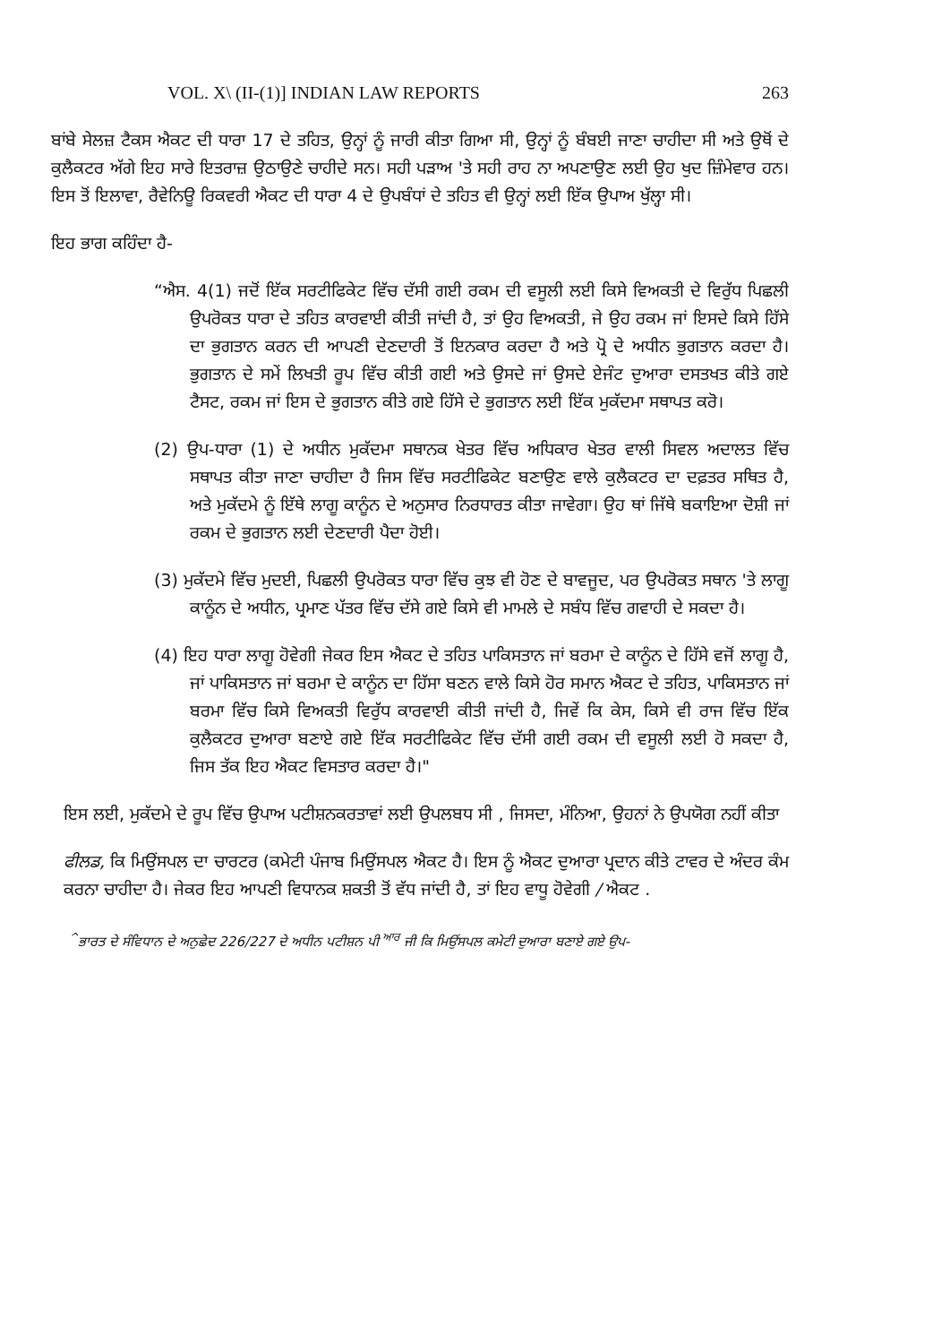VOL. X\ (II-(1)] INDIAN LAW REPORTS 263
ਬਾਂਬੇ ਸੇਲਜ਼ ਟੈਕਸ ਐਕਟ ਦੀ ਧਾਰਾ 17 ਦੇ ਤਹਿਤ, ਉਨ੍ਹਾਂ ਨੂੰ ਜਾਰੀ ਕੀਤਾ ਗਿਆ ਸੀ, ਉਨ੍ਹਾਂ ਨੂੰ ਬੰਬਈ ਜਾਣਾ ਚਾਹੀਦਾ ਸੀ ਅਤੇ ਉਥੋਂ ਦੇ ਕੁਲੈਕਟਰ ਅੱਗੇ ਇਹ ਸਾਰੇ ਇਤਰਾਜ਼ ਉਠਾਉਣੇ ਚਾਹੀਦੇ ਸਨ। ਸਹੀ ਪੜਾਅ 'ਤੇ ਸਹੀ ਰਾਹ ਨਾ ਅਪਣਾਉਣ ਲਈ ਉਹ ਖੁਦ ਜ਼ਿੰਮੇਵਾਰ ਹਨ। ਇਸ ਤੋਂ ਇਲਾਵਾ, ਰੈਵੇਨਿਊ ਰਿਕਵਰੀ ਐਕਟ ਦੀ ਧਾਰਾ 4 ਦੇ ਉਪਬੰਧਾਂ ਦੇ ਤਹਿਤ ਵੀ ਉਨ੍ਹਾਂ ਲਈ ਇੱਕ ਉਪਾਅ ਖੁੱਲ੍ਹਾ ਸੀ।
ਇਹ ਭਾਗ ਕਹਿੰਦਾ ਹੈ-
“ਐਸ. 4(1) ਜਦੋਂ ਇੱਕ ਸਰਟੀਫਿਕੇਟ ਵਿੱਚ ਦੱਸੀ ਗਈ ਰਕਮ ਦੀ ਵਸੂਲੀ ਲਈ ਕਿਸੇ ਵਿਅਕਤੀ ਦੇ ਵਿਰੁੱਧ ਪਿਛਲੀ ਉਪਰੋਕਤ ਧਾਰਾ ਦੇ ਤਹਿਤ ਕਾਰਵਾਈ ਕੀਤੀ ਜਾਂਦੀ ਹੈ, ਤਾਂ ਉਹ ਵਿਅਕਤੀ, ਜੇ ਉਹ ਰਕਮ ਜਾਂ ਇਸਦੇ ਕਿਸੇ ਹਿੱਸੇ ਦਾ ਭੁਗਤਾਨ ਕਰਨ ਦੀ ਆਪਣੀ ਦੇਣਦਾਰੀ ਤੋਂ ਇਨਕਾਰ ਕਰਦਾ ਹੈ ਅਤੇ ਪ੍ਰੋ ਦੇ ਅਧੀਨ ਭੁਗਤਾਨ ਕਰਦਾ ਹੈ। ਭੁਗਤਾਨ ਦੇ ਸਮੇਂ ਲਿਖਤੀ ਰੂਪ ਵਿੱਚ ਕੀਤੀ ਗਈ ਅਤੇ ਉਸਦੇ ਜਾਂ ਉਸਦੇ ਏਜੰਟ ਦੁਆਰਾ ਦਸਤਖਤ ਕੀਤੇ ਗਏ ਟੈਸਟ, ਰਕਮ ਜਾਂ ਇਸ ਦੇ ਭੁਗਤਾਨ ਕੀਤੇ ਗਏ ਹਿੱਸੇ ਦੇ ਭੁਗਤਾਨ ਲਈ ਇੱਕ ਮੁਕੱਦਮਾ ਸਥਾਪਤ ਕਰੋ।
(2) ਉਪ-ਧਾਰਾ (1) ਦੇ ਅਧੀਨ ਮੁਕੱਦਮਾ ਸਥਾਨਕ ਖੇਤਰ ਵਿੱਚ ਅਧਿਕਾਰ ਖੇਤਰ ਵਾਲੀ ਸਿਵਲ ਅਦਾਲਤ ਵਿੱਚ ਸਥਾਪਤ ਕੀਤਾ ਜਾਣਾ ਚਾਹੀਦਾ ਹੈ ਜਿਸ ਵਿੱਚ ਸਰਟੀਫਿਕੇਟ ਬਣਾਉਣ ਵਾਲੇ ਕੁਲੈਕਟਰ ਦਾ ਦਫ਼ਤਰ ਸਥਿਤ ਹੈ, ਅਤੇ ਮੁਕੱਦਮੇ ਨੂੰ ਇੱਥੇ ਲਾਗੂ ਕਾਨੂੰਨ ਦੇ ਅਨੁਸਾਰ ਨਿਰਧਾਰਤ ਕੀਤਾ ਜਾਵੇਗਾ। ਉਹ ਥਾਂ ਜਿੱਥੇ ਬਕਾਇਆ ਦੋਸ਼ੀ ਜਾਂ ਰਕਮ ਦੇ ਭੁਗਤਾਨ ਲਈ ਦੇਣਦਾਰੀ ਪੈਦਾ ਹੋਈ।
(3) ਮੁਕੱਦਮੇ ਵਿੱਚ ਮੁਦਈ, ਪਿਛਲੀ ਉਪਰੋਕਤ ਧਾਰਾ ਵਿੱਚ ਕੁਝ ਵੀ ਹੋਣ ਦੇ ਬਾਵਜੂਦ, ਪਰ ਉਪਰੋਕਤ ਸਥਾਨ 'ਤੇ ਲਾਗੂ ਕਾਨੂੰਨ ਦੇ ਅਧੀਨ, ਪ੍ਰਮਾਣ ਪੱਤਰ ਵਿੱਚ ਦੱਸੇ ਗਏ ਕਿਸੇ ਵੀ ਮਾਮਲੇ ਦੇ ਸਬੰਧ ਵਿੱਚ ਗਵਾਹੀ ਦੇ ਸਕਦਾ ਹੈ।
(4) ਇਹ ਧਾਰਾ ਲਾਗੂ ਹੋਵੇਗੀ ਜੇਕਰ ਇਸ ਐਕਟ ਦੇ ਤਹਿਤ ਪਾਕਿਸਤਾਨ ਜਾਂ ਬਰਮਾ ਦੇ ਕਾਨੂੰਨ ਦੇ ਹਿੱਸੇ ਵਜੋਂ ਲਾਗੂ ਹੈ, ਜਾਂ ਪਾਕਿਸਤਾਨ ਜਾਂ ਬਰਮਾ ਦੇ ਕਾਨੂੰਨ ਦਾ ਹਿੱਸਾ ਬਣਨ ਵਾਲੇ ਕਿਸੇ ਹੋਰ ਸਮਾਨ ਐਕਟ ਦੇ ਤਹਿਤ, ਪਾਕਿਸਤਾਨ ਜਾਂ ਬਰਮਾ ਵਿੱਚ ਕਿਸੇ ਵਿਅਕਤੀ ਵਿਰੁੱਧ ਕਾਰਵਾਈ ਕੀਤੀ ਜਾਂਦੀ ਹੈ, ਜਿਵੇਂ ਕਿ ਕੇਸ, ਕਿਸੇ ਵੀ ਰਾਜ ਵਿੱਚ ਇੱਕ ਕੁਲੈਕਟਰ ਦੁਆਰਾ ਬਣਾਏ ਗਏ ਇੱਕ ਸਰਟੀਫਿਕੇਟ ਵਿੱਚ ਦੱਸੀ ਗਈ ਰਕਮ ਦੀ ਵਸੂਲੀ ਲਈ ਹੋ ਸਕਦਾ ਹੈ, ਜਿਸ ਤੱਕ ਇਹ ਐਕਟ ਵਿਸਤਾਰ ਕਰਦਾ ਹੈ।"
ਇਸ ਲਈ, ਮੁਕੱਦਮੇ ਦੇ ਰੂਪ ਵਿੱਚ ਉਪਾਅ ਪਟੀਸ਼ਨਕਰਤਾਵਾਂ ਲਈ ਉਪਲਬਧ ਸੀ , ਜਿਸਦਾ, ਮੰਨਿਆ, ਉਹਨਾਂ ਨੇ ਉਪਯੋਗ ਨਹੀਂ ਕੀਤਾ
ਫੀਲਡ, ਕਿ ਮਿਉਂਸਪਲ ਦਾ ਚਾਰਟਰ (ਕਮੇਟੀ ਪੰਜਾਬ ਮਿਉਂਸਪਲ ਐਕਟ ਹੈ। ਇਸ ਨੂੰ ਐਕਟ ਦੁਆਰਾ ਪ੍ਰਦਾਨ ਕੀਤੇ ਟਾਵਰ ਦੇ ਅੰਦਰ ਕੰਮ ਕਰਨਾ ਚਾਹੀਦਾ ਹੈ। ਜੇਕਰ ਇਹ ਆਪਣੀ ਵਿਧਾਨਕ ਸ਼ਕਤੀ ਤੋਂ ਵੱਧ ਜਾਂਦੀ ਹੈ, ਤਾਂ ਇਹ ਵਾਧੂ ਹੋਵੇਗੀ / ਐਕਟ .
<sup>^</sup>ਭਾਰਤ ਦੇ ਸੰਵਿਧਾਨ ਦੇ ਅਨੁਛੇਦ 226/227 ਦੇ ਅਧੀਨ ਪਟੀਸ਼ਨ ਪੀ <sup>ਆਰ</sup> ਜੀ ਕਿ ਮਿਉਂਸਪਲ ਕਮੇਟੀ ਦੁਆਰਾ ਬਣਾਏ ਗਏ ਉਪ-